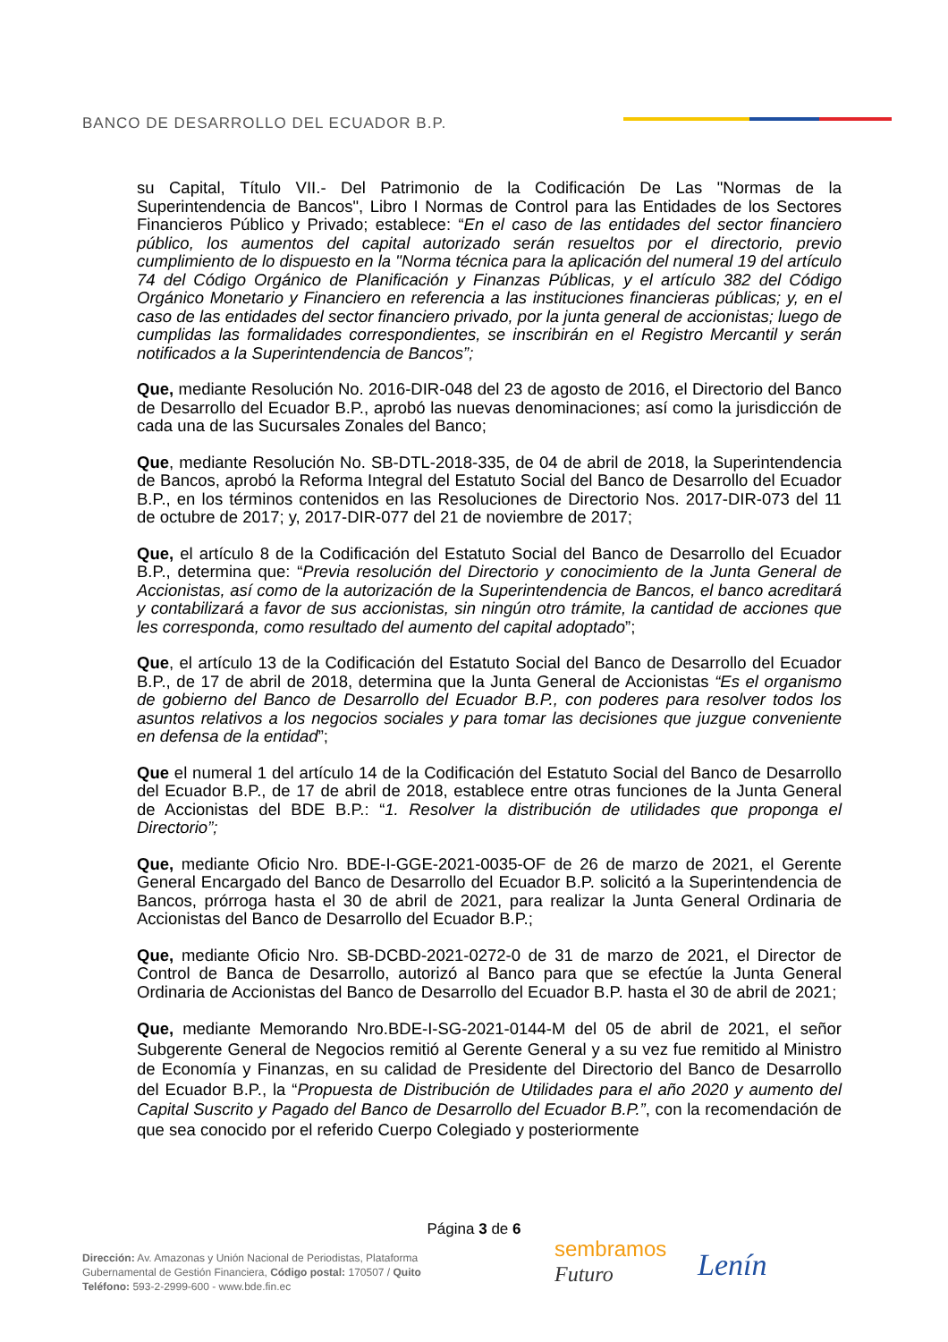BANCO DE DESARROLLO DEL ECUADOR B.P.
su Capital, Título VII.- Del Patrimonio de la Codificación De Las "Normas de la Superintendencia de Bancos", Libro I Normas de Control para las Entidades de los Sectores Financieros Público y Privado; establece: “En el caso de las entidades del sector financiero público, los aumentos del capital autorizado serán resueltos por el directorio, previo cumplimiento de lo dispuesto en la "Norma técnica para la aplicación del numeral 19 del artículo 74 del Código Orgánico de Planificación y Finanzas Públicas, y el artículo 382 del Código Orgánico Monetario y Financiero en referencia a las instituciones financieras públicas; y, en el caso de las entidades del sector financiero privado, por la junta general de accionistas; luego de cumplidas las formalidades correspondientes, se inscribirán en el Registro Mercantil y serán notificados a la Superintendencia de Bancos”;
Que, mediante Resolución No. 2016-DIR-048 del 23 de agosto de 2016, el Directorio del Banco de Desarrollo del Ecuador B.P., aprobó las nuevas denominaciones; así como la jurisdicción de cada una de las Sucursales Zonales del Banco;
Que, mediante Resolución No. SB-DTL-2018-335, de 04 de abril de 2018, la Superintendencia de Bancos, aprobó la Reforma Integral del Estatuto Social del Banco de Desarrollo del Ecuador B.P., en los términos contenidos en las Resoluciones de Directorio Nos. 2017-DIR-073 del 11 de octubre de 2017; y, 2017-DIR-077 del 21 de noviembre de 2017;
Que, el artículo 8 de la Codificación del Estatuto Social del Banco de Desarrollo del Ecuador B.P., determina que: “Previa resolución del Directorio y conocimiento de la Junta General de Accionistas, así como de la autorización de la Superintendencia de Bancos, el banco acreditará y contabilizará a favor de sus accionistas, sin ningún otro trámite, la cantidad de acciones que les corresponda, como resultado del aumento del capital adoptado”;
Que, el artículo 13 de la Codificación del Estatuto Social del Banco de Desarrollo del Ecuador B.P., de 17 de abril de 2018, determina que la Junta General de Accionistas “Es el organismo de gobierno del Banco de Desarrollo del Ecuador B.P., con poderes para resolver todos los asuntos relativos a los negocios sociales y para tomar las decisiones que juzgue conveniente en defensa de la entidad”;
Que el numeral 1 del artículo 14 de la Codificación del Estatuto Social del Banco de Desarrollo del Ecuador B.P., de 17 de abril de 2018, establece entre otras funciones de la Junta General de Accionistas del BDE B.P.: “1. Resolver la distribución de utilidades que proponga el Directorio”;
Que, mediante Oficio Nro. BDE-I-GGE-2021-0035-OF de 26 de marzo de 2021, el Gerente General Encargado del Banco de Desarrollo del Ecuador B.P. solicitó a la Superintendencia de Bancos, prórroga hasta el 30 de abril de 2021, para realizar la Junta General Ordinaria de Accionistas del Banco de Desarrollo del Ecuador B.P.;
Que, mediante Oficio Nro. SB-DCBD-2021-0272-0 de 31 de marzo de 2021, el Director de Control de Banca de Desarrollo, autorizó al Banco para que se efectúe la Junta General Ordinaria de Accionistas del Banco de Desarrollo del Ecuador B.P. hasta el 30 de abril de 2021;
Que, mediante Memorando Nro.BDE-I-SG-2021-0144-M del 05 de abril de 2021, el señor Subgerente General de Negocios remitió al Gerente General y a su vez fue remitido al Ministro de Economía y Finanzas, en su calidad de Presidente del Directorio del Banco de Desarrollo del Ecuador B.P., la “Propuesta de Distribución de Utilidades para el año 2020 y aumento del Capital Suscrito y Pagado del Banco de Desarrollo del Ecuador B.P.”, con la recomendación de que sea conocido por el referido Cuerpo Colegiado y posteriormente
Página 3 de 6
Dirección: Av. Amazonas y Unión Nacional de Periodistas, Plataforma
Gubernamental de Gestión Financiera, Código postal: 170507 / Quito
Teléfono: 593-2-2999-600 - www.bde.fin.ec
sembramos
Futuro
Lenín